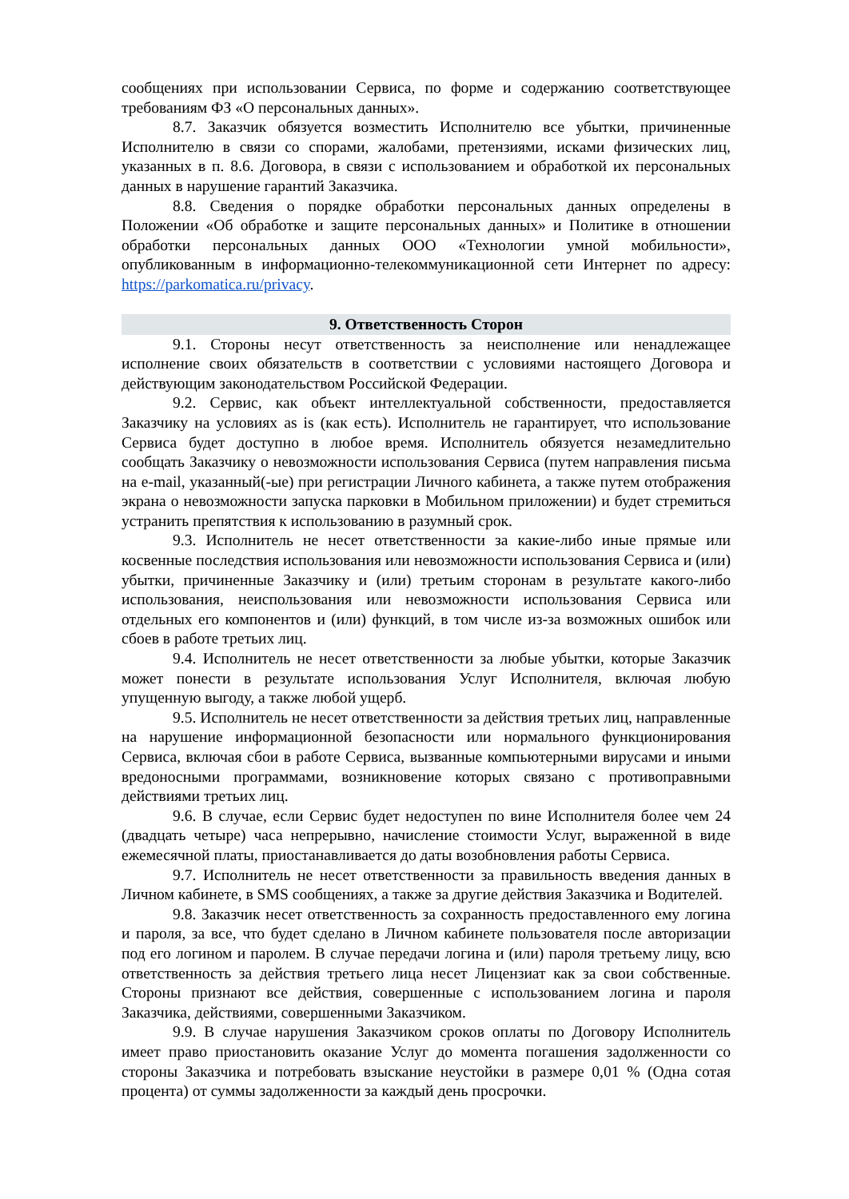сообщениях при использовании Сервиса, по форме и содержанию соответствующее требованиям ФЗ «О персональных данных».
8.7. Заказчик обязуется возместить Исполнителю все убытки, причиненные Исполнителю в связи со спорами, жалобами, претензиями, исками физических лиц, указанных в п. 8.6. Договора, в связи с использованием и обработкой их персональных данных в нарушение гарантий Заказчика.
8.8. Сведения о порядке обработки персональных данных определены в Положении «Об обработке и защите персональных данных» и Политике в отношении обработки персональных данных ООО «Технологии умной мобильности», опубликованным в информационно-телекоммуникационной сети Интернет по адресу: https://parkomatica.ru/privacy.
9. Ответственность Сторон
9.1. Стороны несут ответственность за неисполнение или ненадлежащее исполнение своих обязательств в соответствии с условиями настоящего Договора и действующим законодательством Российской Федерации.
9.2. Сервис, как объект интеллектуальной собственности, предоставляется Заказчику на условиях as is (как есть). Исполнитель не гарантирует, что использование Сервиса будет доступно в любое время. Исполнитель обязуется незамедлительно сообщать Заказчику о невозможности использования Сервиса (путем направления письма на e-mail, указанный(-ые) при регистрации Личного кабинета, а также путем отображения экрана о невозможности запуска парковки в Мобильном приложении) и будет стремиться устранить препятствия к использованию в разумный срок.
9.3. Исполнитель не несет ответственности за какие-либо иные прямые или косвенные последствия использования или невозможности использования Сервиса и (или) убытки, причиненные Заказчику и (или) третьим сторонам в результате какого-либо использования, неиспользования или невозможности использования Сервиса или отдельных его компонентов и (или) функций, в том числе из-за возможных ошибок или сбоев в работе третьих лиц.
9.4. Исполнитель не несет ответственности за любые убытки, которые Заказчик может понести в результате использования Услуг Исполнителя, включая любую упущенную выгоду, а также любой ущерб.
9.5. Исполнитель не несет ответственности за действия третьих лиц, направленные на нарушение информационной безопасности или нормального функционирования Сервиса, включая сбои в работе Сервиса, вызванные компьютерными вирусами и иными вредоносными программами, возникновение которых связано с противоправными действиями третьих лиц.
9.6. В случае, если Сервис будет недоступен по вине Исполнителя более чем 24 (двадцать четыре) часа непрерывно, начисление стоимости Услуг, выраженной в виде ежемесячной платы, приостанавливается до даты возобновления работы Сервиса.
9.7. Исполнитель не несет ответственности за правильность введения данных в Личном кабинете, в SMS сообщениях, а также за другие действия Заказчика и Водителей.
9.8. Заказчик несет ответственность за сохранность предоставленного ему логина и пароля, за все, что будет сделано в Личном кабинете пользователя после авторизации под его логином и паролем. В случае передачи логина и (или) пароля третьему лицу, всю ответственность за действия третьего лица несет Лицензиат как за свои собственные. Стороны признают все действия, совершенные с использованием логина и пароля Заказчика, действиями, совершенными Заказчиком.
9.9. В случае нарушения Заказчиком сроков оплаты по Договору Исполнитель имеет право приостановить оказание Услуг до момента погашения задолженности со стороны Заказчика и потребовать взыскание неустойки в размере 0,01 % (Одна сотая процента) от суммы задолженности за каждый день просрочки.